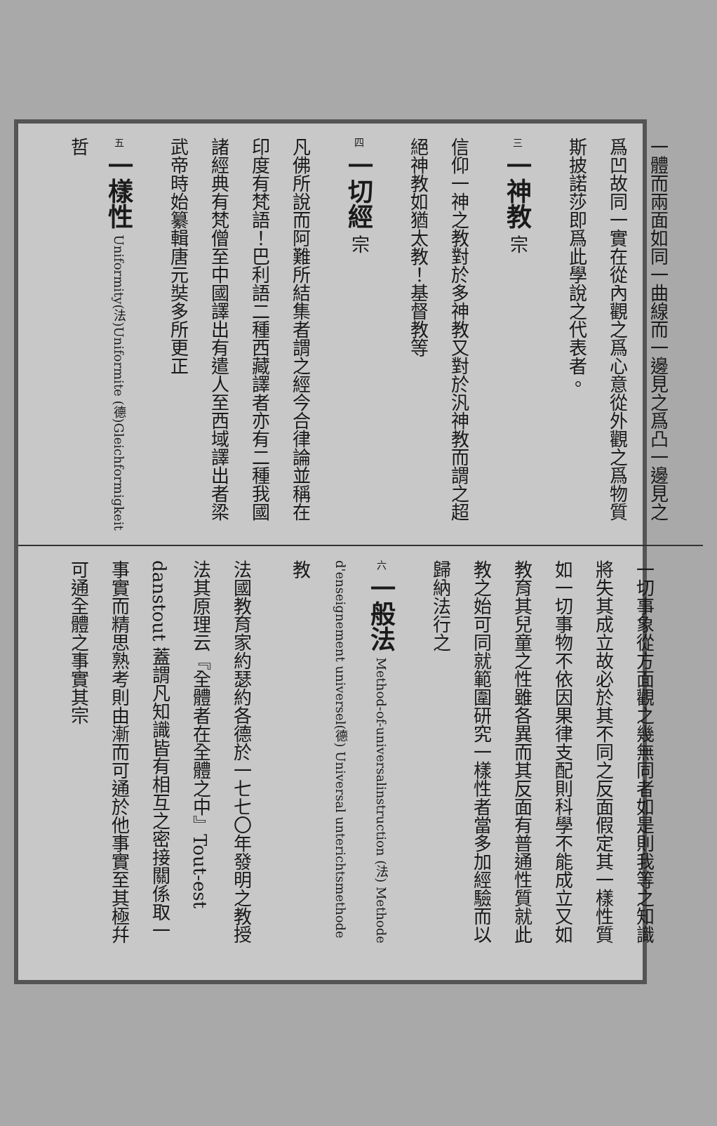一體而兩面如同一曲線而一邊見之爲凸一邊見之爲凹故同一實在從內觀之爲心意從外觀之爲物質斯披諾莎即爲此學說之代表者。
三 一神教 宗
信仰一神之教對於多神教又對於汎神教而謂之超絕神教如猶太教！基督教等
四 一切經 宗
凡佛所說而阿難所結集者謂之經今合律論並稱在印度有梵語！巴利語二種西藏譯者亦有二種我國諸經典有梵僧至中國譯出有遣人至西域譯出者梁武帝時始纂輯唐元奘多所更正
五 一樣性 Uniformity(法)Uniformite (德)Gleichformigkeit 哲
一切事象從方面觀之幾無同者如是則我等之知識將失其成立故必於其不同之反面假定其一樣性質如一切事物不依因果律支配則科學不能成立又如教育其兒童之性雖各異而其反面有普通性質就此教之始可同就範圍研究一樣性者當多加經驗而以歸納法行之
六 一般法 Method-of-universalinstruction (法) Methode d'enseignement universel(德) Universal unterichtsmethode 教
法國教育家約瑟約各德於一七七〇年發明之教授法其原理云『全體者在全體之中』Tout-est danstout 蓋謂凡知識皆有相互之密接關係取一事實而精思熟考則由漸而可通於他事實至其極幷可通全體之事實其宗